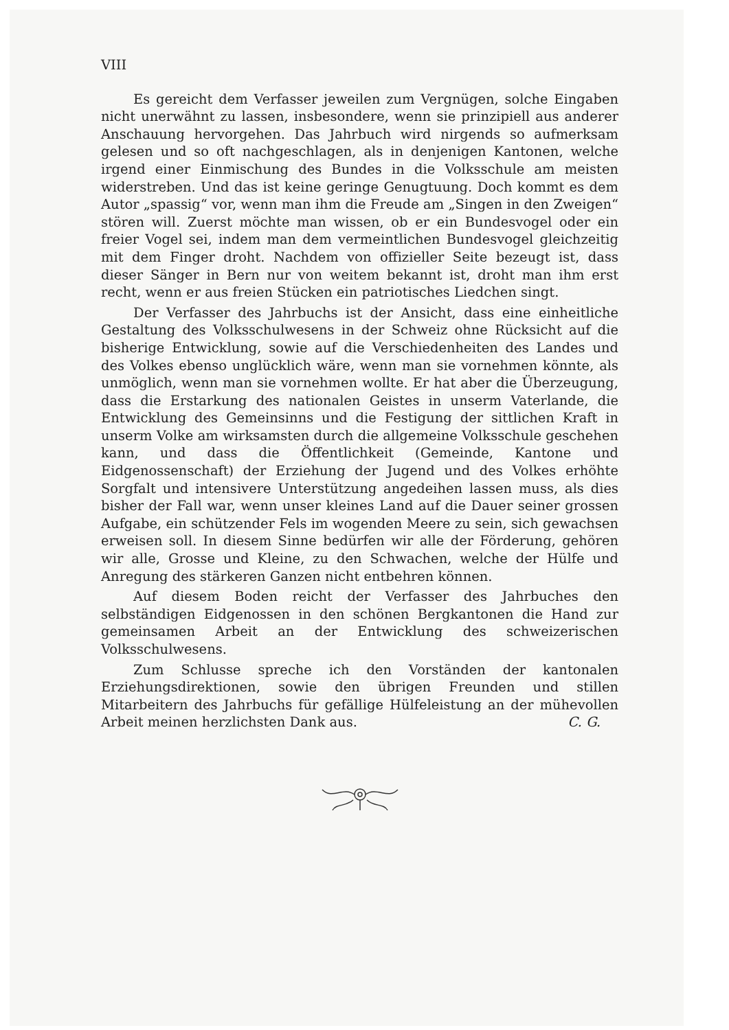VIII
Es gereicht dem Verfasser jeweilen zum Vergnügen, solche Eingaben nicht unerwähnt zu lassen, insbesondere, wenn sie prinzipiell aus anderer Anschauung hervorgehen. Das Jahrbuch wird nirgends so aufmerksam gelesen und so oft nachgeschlagen, als in denjenigen Kantonen, welche irgend einer Einmischung des Bundes in die Volksschule am meisten widerstreben. Und das ist keine geringe Genugtuung. Doch kommt es dem Autor „spassig“ vor, wenn man ihm die Freude am „Singen in den Zweigen“ stören will. Zuerst möchte man wissen, ob er ein Bundesvogel oder ein freier Vogel sei, indem man dem vermeintlichen Bundesvogel gleichzeitig mit dem Finger droht. Nachdem von offizieller Seite bezeugt ist, dass dieser Sänger in Bern nur von weitem bekannt ist, droht man ihm erst recht, wenn er aus freien Stücken ein patriotisches Liedchen singt.
Der Verfasser des Jahrbuchs ist der Ansicht, dass eine einheitliche Gestaltung des Volksschulwesens in der Schweiz ohne Rücksicht auf die bisherige Entwicklung, sowie auf die Verschiedenheiten des Landes und des Volkes ebenso unglücklich wäre, wenn man sie vornehmen könnte, als unmöglich, wenn man sie vornehmen wollte. Er hat aber die Überzeugung, dass die Erstarkung des nationalen Geistes in unserm Vaterlande, die Entwicklung des Gemeinsinns und die Festigung der sittlichen Kraft in unserm Volke am wirksamsten durch die allgemeine Volksschule geschehen kann, und dass die Öffentlichkeit (Gemeinde, Kantone und Eidgenossenschaft) der Erziehung der Jugend und des Volkes erhöhte Sorgfalt und intensivere Unterstützung angedeihen lassen muss, als dies bisher der Fall war, wenn unser kleines Land auf die Dauer seiner grossen Aufgabe, ein schützender Fels im wogenden Meere zu sein, sich gewachsen erweisen soll. In diesem Sinne bedürfen wir alle der Förderung, gehören wir alle, Grosse und Kleine, zu den Schwachen, welche der Hülfe und Anregung des stärkeren Ganzen nicht entbehren können.
Auf diesem Boden reicht der Verfasser des Jahrbuches den selbständigen Eidgenossen in den schönen Bergkantonen die Hand zur gemeinsamen Arbeit an der Entwicklung des schweizerischen Volksschulwesens.
Zum Schlusse spreche ich den Vorständen der kantonalen Erziehungsdirektionen, sowie den übrigen Freunden und stillen Mitarbeitern des Jahrbuchs für gefällige Hülfeleistung an der mühevollen Arbeit meinen herzlichsten Dank aus. C. G.